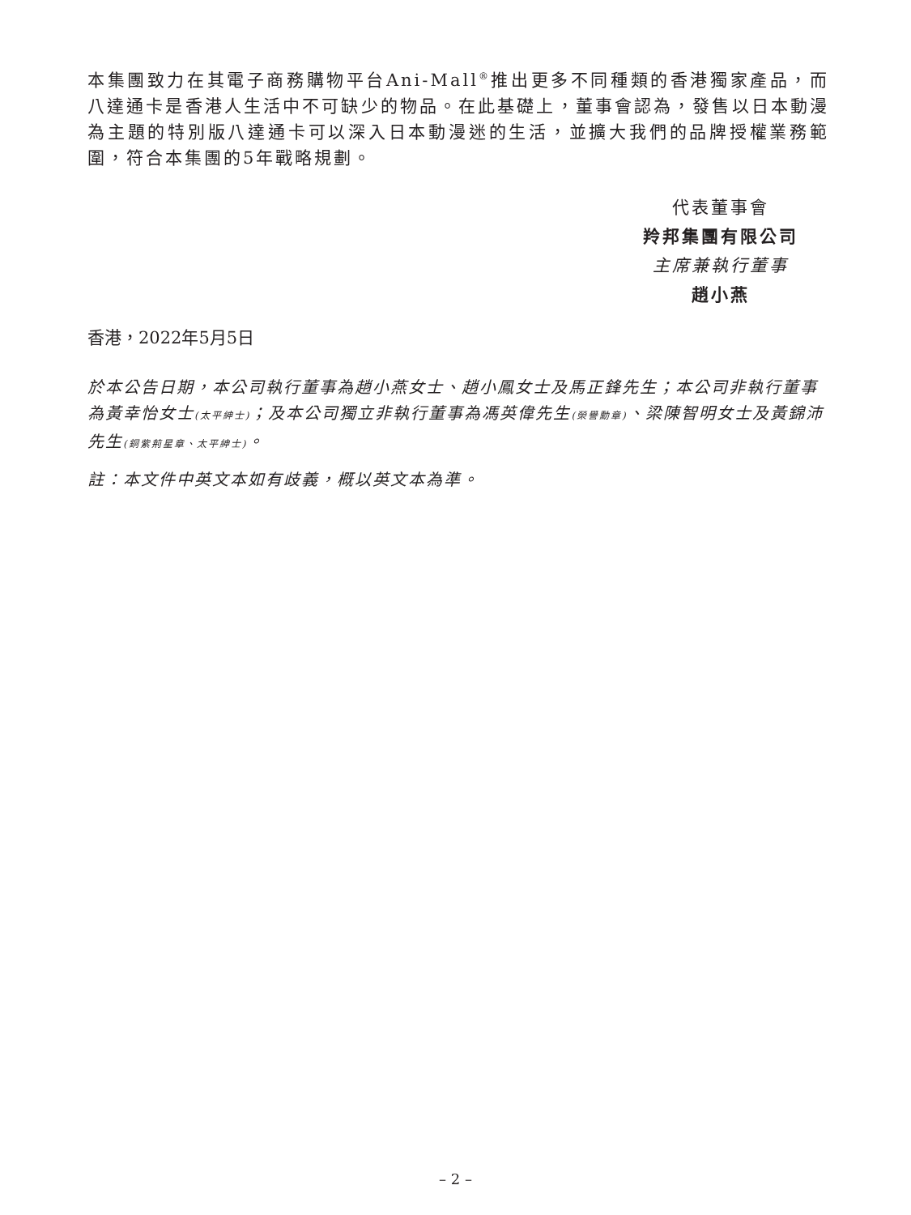本集團致力在其電子商務購物平台Ani-Mall<sup>®</sup>推出更多不同種類的香港獨家產品，而八達通卡是香港人生活中不可缺少的物品。在此基礎上，董事會認為，發售以日本動漫為主題的特別版八達通卡可以深入日本動漫迷的生活，並擴大我們的品牌授權業務範圍，符合本集團的5年戰略規劃。
代表董事會
羚邦集團有限公司
主席兼執行董事
趙小燕
香港，2022年5月5日
於本公告日期，本公司執行董事為趙小燕女士、趙小鳳女士及馬正鋒先生；本公司非執行董事為黃幸怡女士(太平紳士)；及本公司獨立非執行董事為馮英偉先生(榮譽勳章)、梁陳智明女士及黃錦沛先生(銅紫荊星章、太平紳士)。
註：本文件中英文本如有歧義，概以英文本為準。
– 2 –